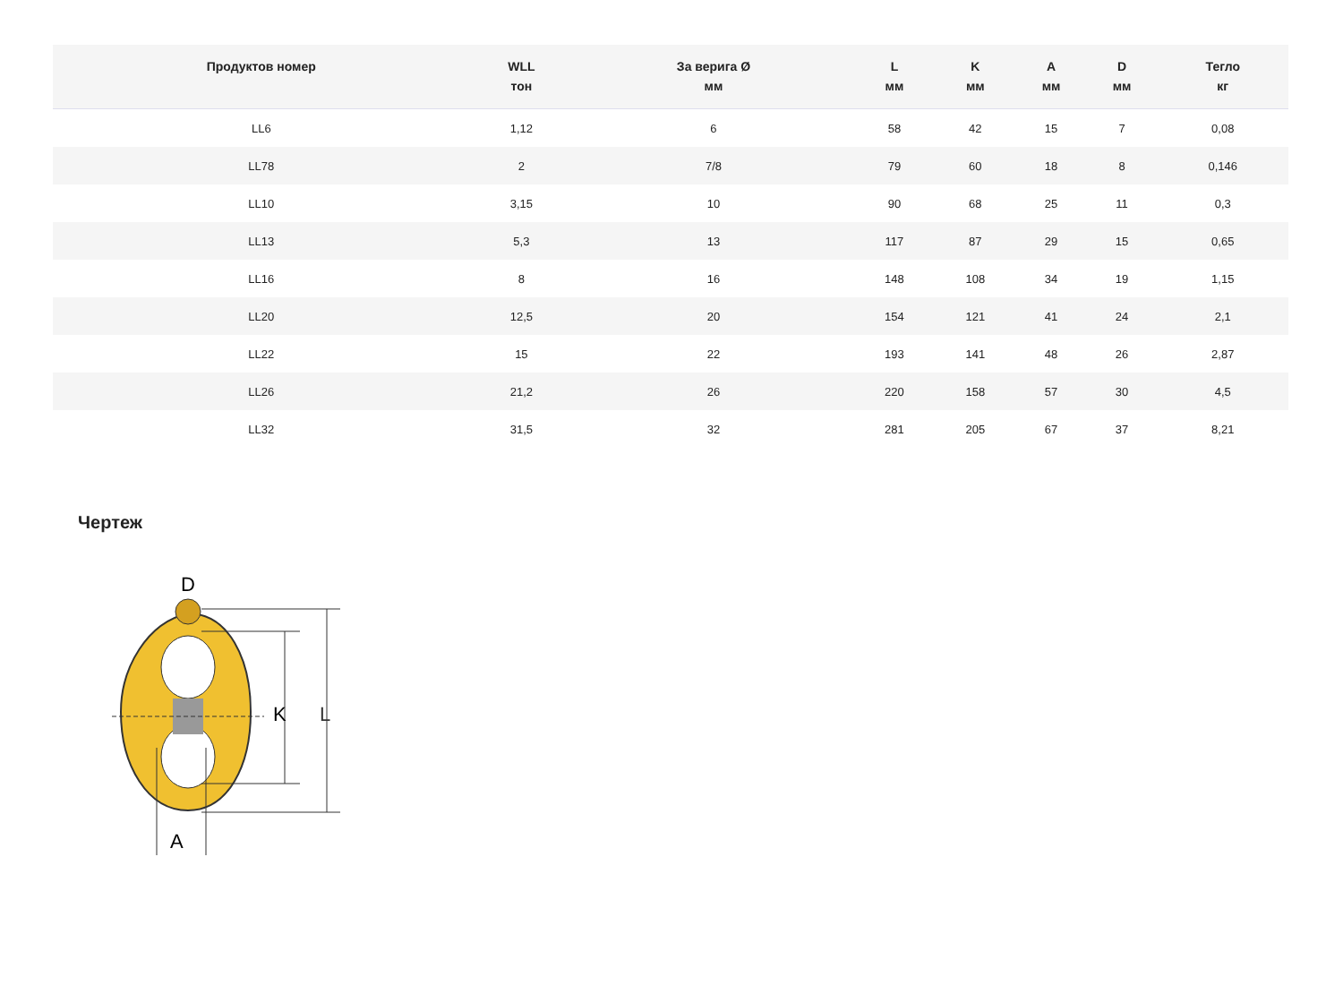| Продуктов номер | WLL тон | За верига Ø мм | L мм | K мм | A мм | D мм | Тегло кг |
| --- | --- | --- | --- | --- | --- | --- | --- |
| LL6 | 1,12 | 6 | 58 | 42 | 15 | 7 | 0,08 |
| LL78 | 2 | 7/8 | 79 | 60 | 18 | 8 | 0,146 |
| LL10 | 3,15 | 10 | 90 | 68 | 25 | 11 | 0,3 |
| LL13 | 5,3 | 13 | 117 | 87 | 29 | 15 | 0,65 |
| LL16 | 8 | 16 | 148 | 108 | 34 | 19 | 1,15 |
| LL20 | 12,5 | 20 | 154 | 121 | 41 | 24 | 2,1 |
| LL22 | 15 | 22 | 193 | 141 | 48 | 26 | 2,87 |
| LL26 | 21,2 | 26 | 220 | 158 | 57 | 30 | 4,5 |
| LL32 | 31,5 | 32 | 281 | 205 | 67 | 37 | 8,21 |
Чертеж
K
L
A
D